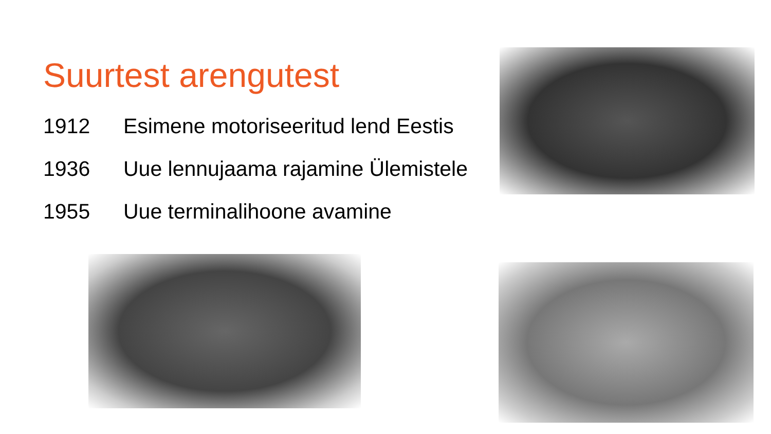Suurtest arengutest
1912 Esimene motoriseeritud lend Eestis
1936 Uue lennujaama rajamine Ülemistele
1955 Uue terminalihoone avamine